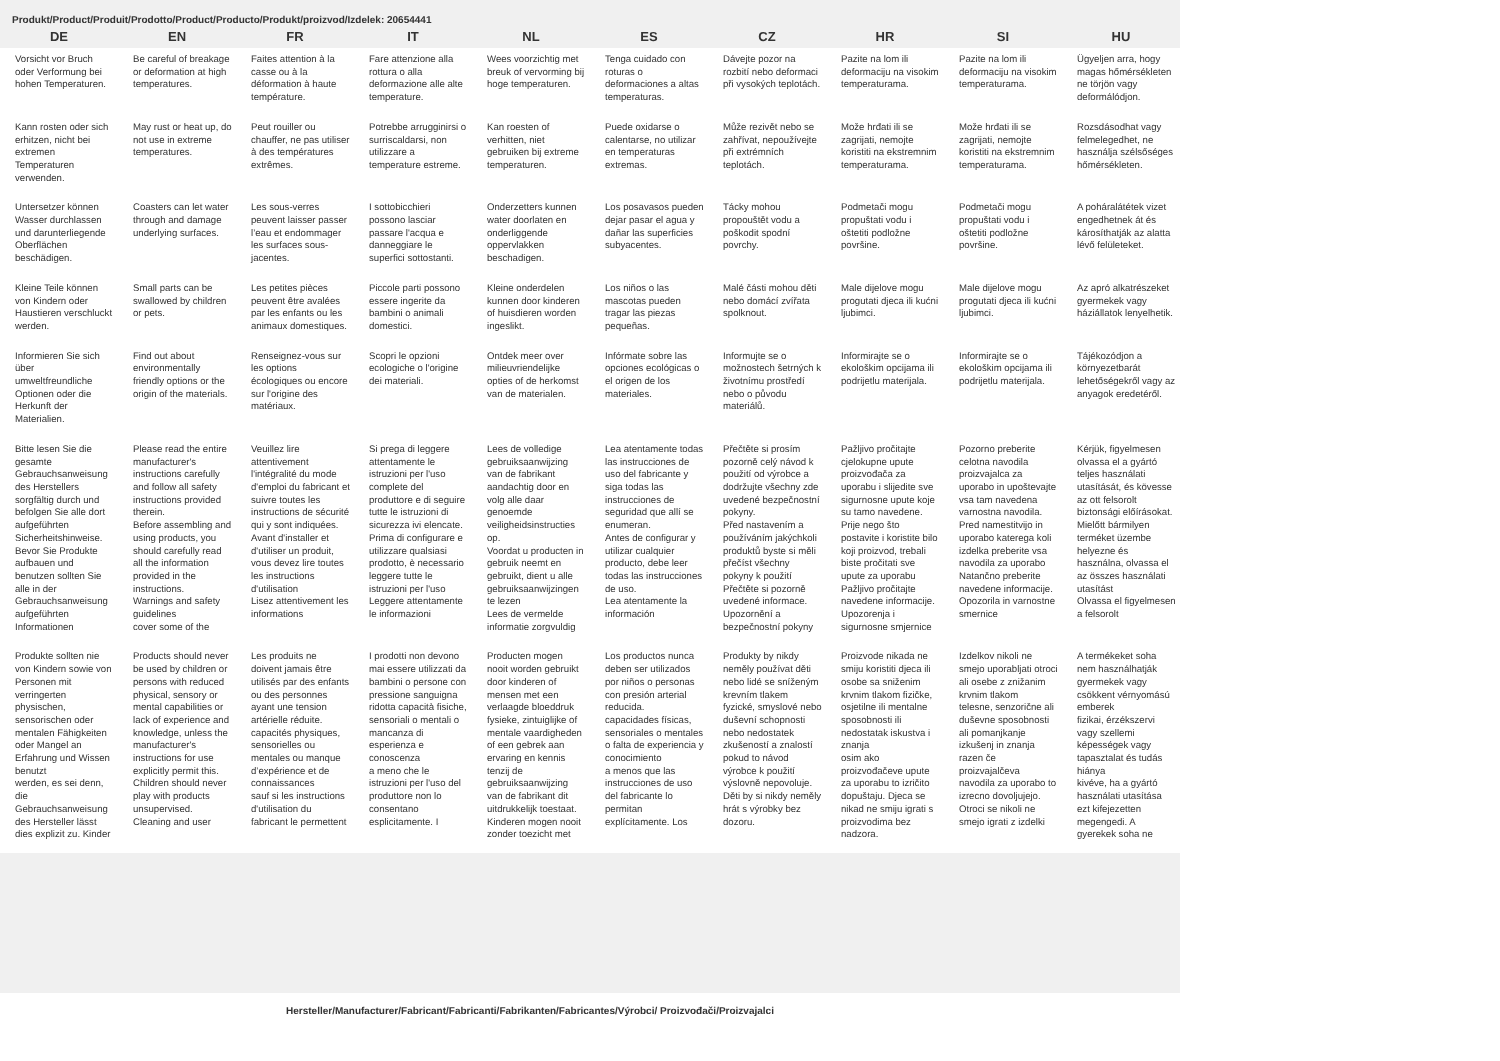Produkt/Product/Produit/Prodotto/Product/Producto/Produkt/proizvod/Izdelek: 20654441
| DE | EN | FR | IT | NL | ES | CZ | HR | SI | HU |
| --- | --- | --- | --- | --- | --- | --- | --- | --- | --- |
| Vorsicht vor Bruch oder Verformung bei hohen Temperaturen. | Be careful of breakage or deformation at high temperatures. | Faites attention à la casse ou à la déformation à haute température. | Fare attenzione alla rottura o alla deformazione alle alte temperature. | Wees voorzichtig met breuk of vervorming bij hoge temperaturen. | Tenga cuidado con roturas o deformaciones a altas temperaturas. | Dávejte pozor na rozbití nebo deformaci při vysokých teplotách. | Pazite na lom ili deformaciju na visokim temperaturama. | Pazite na lom ili deformaciju na visokim temperaturama. | Ügyeljen arra, hogy magas hőmérsékleten ne törjön vagy deformálódjon. |
| Kann rosten oder sich erhitzen, nicht bei extremen Temperaturen verwenden. | May rust or heat up, do not use in extreme temperatures. | Peut rouiller ou chauffer, ne pas utiliser à des températures extrêmes. | Potrebbe arrugginirsi o surriscaldarsi, non utilizzare a temperature estreme. | Kan roesten of verhitten, niet gebruiken bij extreme temperaturen. | Puede oxidarse o calentarse, no utilizar en temperaturas extremas. | Může rezivět nebo se zahřívat, nepoužívejte při extrémních teplotách. | Može hrđati ili se zagrijati, nemojte koristiti na ekstremnim temperaturama. | Može hrđati ili se zagrijati, nemojte koristiti na ekstremnim temperaturama. | Rozsdásodhat vagy felmelegedhet, ne használja szélsőséges hőmérsékleten. |
| Untersetzer können Wasser durchlassen und darunterliegende Oberflächen beschädigen. | Coasters can let water through and damage underlying surfaces. | Les sous-verres peuvent laisser passer l’eau et endommager les surfaces sous-jacentes. | I sottobicchieri possono lasciar passare l'acqua e danneggiare le superfici sottostanti. | Onderzetters kunnen water doorlaten en onderliggende oppervlakken beschadigen. | Los posavasos pueden dejar pasar el agua y dañar las superficies subyacentes. | Tácky mohou propouštět vodu a poškodit spodní povrchy. | Podmetači mogu propuštati vodu i oštetiti podložne površine. | Podmetači mogu propuštati vodu i oštetiti podložne površine. | A poháralátétek vizet engedhetnek át és károsíthatják az alatta lévő felületeket. |
| Kleine Teile können von Kindern oder Haustieren verschluckt werden. | Small parts can be swallowed by children or pets. | Les petites pièces peuvent être avalées par les enfants ou les animaux domestiques. | Piccole parti possono essere ingerite da bambini o animali domestici. | Kleine onderdelen kunnen door kinderen of huisdieren worden ingeslikt. | Los niños o las mascotas pueden tragar las piezas pequeñas. | Malé části mohou děti nebo domácí zvířata spolknout. | Male dijelove mogu progutati djeca ili kućni ljubimci. | Male dijelove mogu progutati djeca ili kućni ljubimci. | Az apró alkatrészeket gyermekek vagy háziállatok lenyelhetik. |
| Informieren Sie sich über umweltfreundliche Optionen oder die Herkunft der Materialien. | Find out about environmentally friendly options or the origin of the materials. | Renseignez-vous sur les options écologiques ou encore sur l'origine des matériaux. | Scopri le opzioni ecologiche o l'origine dei materiali. | Ontdek meer over milieuvriendelijke opties of de herkomst van de materialen. | Infórmate sobre las opciones ecológicas o el origen de los materiales. | Informujte se o možnostech šetrných k životnímu prostředí nebo o původu materiálů. | Informirajte se o ekološkim opcijama ili podrijetlu materijala. | Informirajte se o ekološkim opcijama ili podrijetlu materijala. | Tájékozódjon a környezetbarát lehetőségekről vagy az anyagok eredetéről. |
| Bitte lesen Sie die gesamte Gebrauchsanweisung des Herstellers sorgfältig durch und befolgen Sie alle dort aufgeführten Sicherheitshinweise. Bevor Sie Produkte aufbauen und benutzen sollten Sie alle in der Gebrauchsanweisung aufgeführten Informationen | Please read the entire manufacturer's instructions carefully and follow all safety instructions provided therein. Before assembling and using products, you should carefully read all the information provided in the instructions. Warnings and safety guidelines cover some of the | Veuillez lire attentivement l'intégralité du mode d'emploi du fabricant et suivre toutes les instructions de sécurité qui y sont indiquées. Avant d'installer et d'utiliser un produit, vous devez lire toutes les instructions d'utilisation Lisez attentivement les informations | Si prega di leggere attentamente le istruzioni per l'uso complete del produttore e di seguire tutte le istruzioni di sicurezza ivi elencate. Prima di configurare e utilizzare qualsiasi prodotto, è necessario leggere tutte le istruzioni per l'uso Leggere attentamente le informazioni | Lees de volledige gebruiksaanwijzing van de fabrikant aandachtig door en volg alle daar genoemde veiligheidsinstructies op. Voordat u producten in gebruik neemt en gebruikt, dient u alle gebruiksaanwijzingen te lezen Lees de vermelde informatie zorgvuldig | Lea atentamente todas las instrucciones de uso del fabricante y siga todas las instrucciones de seguridad que allí se enumeran. Antes de configurar y utilizar cualquier producto, debe leer todas las instrucciones de uso. Lea atentamente la información | Přečtěte si prosím pozorně celý návod k použití od výrobce a dodržujte všechny zde uvedené bezpečnostní pokyny. Před nastavením a používáním jakýchkoli produktů byste si měli přečíst všechny pokyny k použití Přečtěte si pozorně uvedené informace. Upozornění a bezpečnostní pokyny | Pažljivo pročitajte cjelokupne upute proizvođača za uporabu i slijedite sve sigurnosne upute koje su tamo navedene. Prije nego što postavite i koristite bilo koji proizvod, trebali biste pročitati sve upute za uporabu Pažljivo pročitajte navedene informacije. Upozorenja i sigurnosne smjernice | Pozorno preberite celotna navodila proizvajalca za uporabo in upoštevajte vsa tam navedena varnostna navodila. Pred namestitvijo in uporabo katerega koli izdelka preberite vsa navodila za uporabo Natančno preberite navedene informacije. Opozorila in varnostne smernice | Kérjük, figyelmesen olvassa el a gyártó teljes használati utasítását, és kövesse az ott felsorolt biztonsági előírásokat. Mielőtt bármilyen terméket üzembe helyezne és használna, olvassa el az összes használati utasítást Olvassa el figyelmesen a felsorolt |
| Produkte sollten nie von Kindern sowie von Personen mit verringerten physischen, sensorischen oder mentalen Fähigkeiten oder Mangel an Erfahrung und Wissen benutzt werden, es sei denn, die Gebrauchsanweisung des Hersteller lässt dies explizit zu. Kinder | Products should never be used by children or persons with reduced physical, sensory or mental capabilities or lack of experience and knowledge, unless the manufacturer's instructions for use explicitly permit this. Children should never play with products unsupervised. Cleaning and user | Les produits ne doivent jamais être utilisés par des enfants ou des personnes ayant une tension artérielle réduite. capacités physiques, sensorielles ou mentales ou manque d’expérience et de connaissances sauf si les instructions d'utilisation du fabricant le permettent | I prodotti non devono mai essere utilizzati da bambini o persone con pressione sanguigna ridotta capacità fisiche, sensoriali o mentali o mancanza di esperienza e conoscenza a meno che le istruzioni per l'uso del produttore non lo consentano esplicitamente. I | Producten mogen nooit worden gebruikt door kinderen of mensen met een verlaagde bloeddruk fysieke, zintuiglijke of mentale vaardigheden of een gebrek aan ervaring en kennis tenzij de gebruiksaanwijzing van de fabrikant dit uitdrukkelijk toestaat. Kinderen mogen nooit zonder toezicht met | Los productos nunca deben ser utilizados por niños o personas con presión arterial reducida. capacidades físicas, sensoriales o mentales o falta de experiencia y conocimiento a menos que las instrucciones de uso del fabricante lo permitan explícitamente. Los | Produkty by nikdy neměly používat děti nebo lidé se sníženým krevním tlakem fyzické, smyslové nebo duševní schopnosti nebo nedostatek zkušeností a znalostí pokud to návod výrobce k použití výslovně nepovoluje. Děti by si nikdy neměly hrát s výrobky bez dozoru. | Proizvode nikada ne smiju koristiti djeca ili osobe sa sniženim krvnim tlakom fizičke, osjetilne ili mentalne sposobnosti ili nedostatak iskustva i znanja osim ako proizvođačeve upute za uporabu to izričito dopuštaju. Djeca se nikad ne smiju igrati s proizvodima bez nadzora. | Izdelkov nikoli ne smejo uporabljati otroci ali osebe z znižanim krvnim tlakom telesne, senzorične ali duševne sposobnosti ali pomanjkanje izkušenj in znanja razen če proizvajalčeva navodila za uporabo to izrecno dovoljujejo. Otroci se nikoli ne smejo igrati z izdelki | A termékeket soha nem használhatják gyermekek vagy csökkent vérnyomású emberek fizikai, érzékszervi vagy szellemi képességek vagy tapasztalat és tudás hiánya kivéve, ha a gyártó használati utasítása ezt kifejezetten megengedi. A gyerekek soha ne |
Hersteller/Manufacturer/Fabricant/Fabricanti/Fabrikanten/Fabricantes/Výrobci/ Proizvođači/Proizvajalci